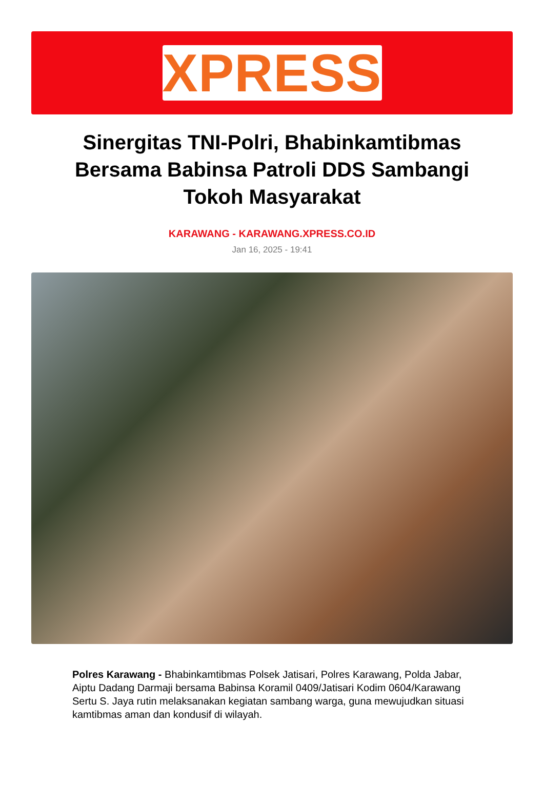XPRESS
Sinergitas TNI-Polri, Bhabinkamtibmas Bersama Babinsa Patroli DDS Sambangi Tokoh Masyarakat
KARAWANG - KARAWANG.XPRESS.CO.ID
Jan 16, 2025 - 19:41
Polres Karawang - Bhabinkamtibmas Polsek Jatisari, Polres Karawang, Polda Jabar, Aiptu Dadang Darmaji bersama Babinsa Koramil 0409/Jatisari Kodim 0604/Karawang Sertu S. Jaya rutin melaksanakan kegiatan sambang warga, guna mewujudkan situasi kamtibmas aman dan kondusif di wilayah.